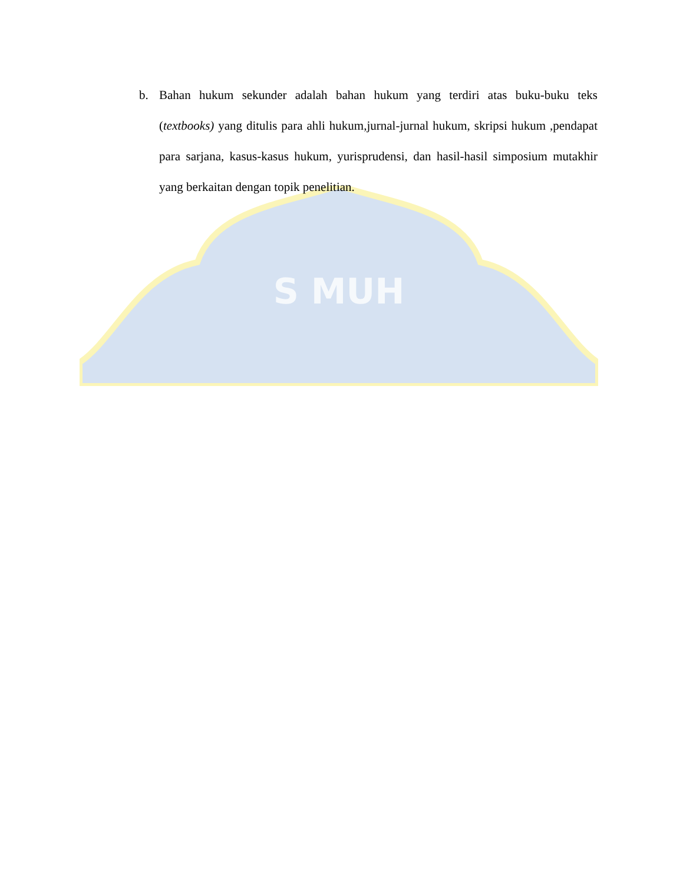S MUH
b. Bahan hukum sekunder adalah bahan hukum yang terdiri atas buku-buku teks (textbooks) yang ditulis para ahli hukum,jurnal-jurnal hukum, skripsi hukum ,pendapat para sarjana, kasus-kasus hukum, yurisprudensi, dan hasil-hasil simposium mutakhir yang berkaitan dengan topik penelitian.